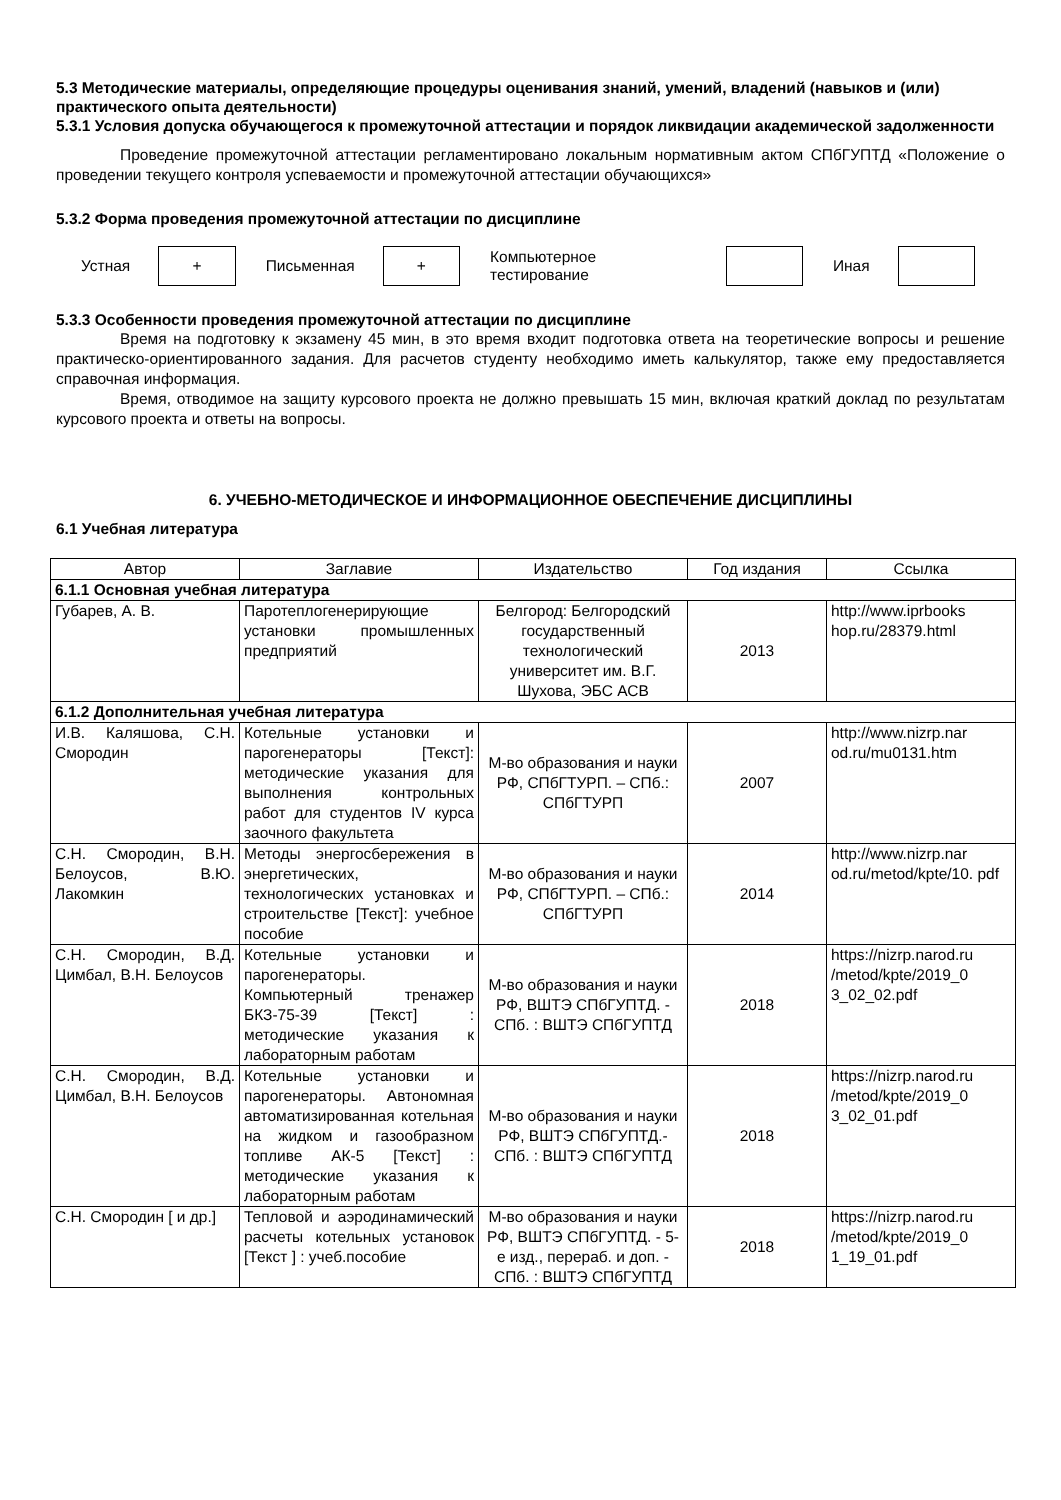5.3 Методические материалы, определяющие процедуры оценивания знаний, умений, владений (навыков и (или) практического опыта деятельности)
5.3.1 Условия допуска обучающегося к промежуточной аттестации и порядок ликвидации академической задолженности
Проведение промежуточной аттестации регламентировано локальным нормативным актом СПбГУПТД «Положение о проведении текущего контроля успеваемости и промежуточной аттестации обучающихся»
5.3.2 Форма проведения промежуточной аттестации по дисциплине
Устная
+
Письменная
+
Компьютерное тестирование Иная
5.3.3 Особенности проведения промежуточной аттестации по дисциплине
Время на подготовку к экзамену 45 мин, в это время входит подготовка ответа на теоретические вопросы и решение практическо-ориентированного задания. Для расчетов студенту необходимо иметь калькулятор, также ему предоставляется справочная информация.
Время, отводимое на защиту курсового проекта не должно превышать 15 мин, включая краткий доклад по результатам курсового проекта и ответы на вопросы.
6. УЧЕБНО-МЕТОДИЧЕСКОЕ И ИНФОРМАЦИОННОЕ ОБЕСПЕЧЕНИЕ ДИСЦИПЛИНЫ
6.1 Учебная литература
| Автор | Заглавие | Издательство | Год издания | Ссылка |
| --- | --- | --- | --- | --- |
| 6.1.1 Основная учебная литература | | | | |
| Губарев, А. В. | Паротеплогенерирующие установки промышленных предприятий | Белгород: Белгородский государственный технологический университет им. В.Г. Шухова, ЭБС АСВ | 2013 | http://www.iprbooks hop.ru/28379.html |
| 6.1.2 Дополнительная учебная литература | | | | |
| И.В. Каляшова, С.Н. Смородин | Котельные установки и парогенераторы [Текст]: методические указания для выполнения контрольных работ для студентов IV курса заочного факультета | М-во образования и науки РФ, СПбГТУРП. – СПб.: СПбГТУРП | 2007 | http://www.nizrp.nar od.ru/mu0131.htm |
| С.Н. Смородин, В.Н. Белоусов, В.Ю. Лакомкин | Методы энергосбережения в энергетических, технологических установках и строительстве [Текст]: учебное пособие | М-во образования и науки РФ, СПбГТУРП. – СПб.: СПбГТУРП | 2014 | http://www.nizrp.nar od.ru/metod/kpte/10. pdf |
| С.Н. Смородин, В.Д. Цимбал, В.Н. Белоусов | Котельные установки и парогенераторы. Компьютерный тренажер БКЗ-75-39 [Текст] : методические указания к лабораторным работам | М-во образования и науки РФ, ВШТЭ СПбГУПТД. - СПб. : ВШТЭ СПбГУПТД | 2018 | https://nizrp.narod.ru /metod/kpte/2019_0 3_02_02.pdf |
| С.Н. Смородин, В.Д. Цимбал, В.Н. Белоусов | Котельные установки и парогенераторы. Автономная автоматизированная котельная на жидком и газообразном топливе АК-5 [Текст] : методические указания к лабораторным работам | М-во образования и науки РФ, ВШТЭ СПбГУПТД.- СПб. : ВШТЭ СПбГУПТД | 2018 | https://nizrp.narod.ru /metod/kpte/2019_0 3_02_01.pdf |
| С.Н. Смородин [ и др.] | Тепловой и аэродинамический расчеты котельных установок [Текст ] : учеб.пособие | М-во образования и науки РФ, ВШТЭ СПбГУПТД. - 5-е изд., перераб. и доп. - СПб. : ВШТЭ СПбГУПТД | 2018 | https://nizrp.narod.ru /metod/kpte/2019_0 1_19_01.pdf |